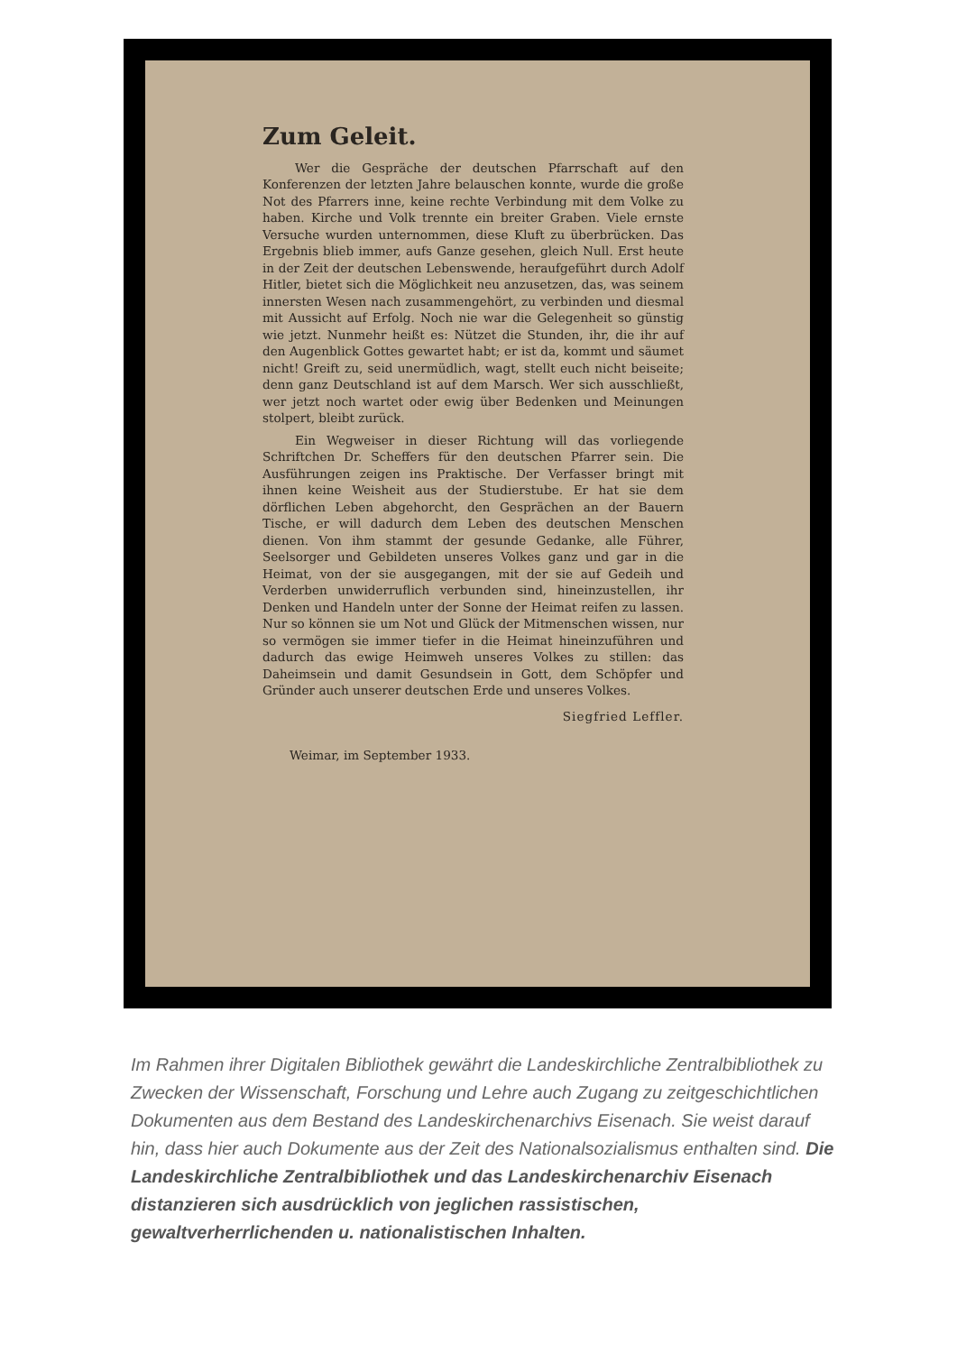Zum Geleit.
Wer die Gespräche der deutschen Pfarrschaft auf den Konferenzen der letzten Jahre belauschen konnte, wurde die große Not des Pfarrers inne, keine rechte Verbindung mit dem Volke zu haben. Kirche und Volk trennte ein breiter Graben. Viele ernste Versuche wurden unternommen, diese Kluft zu überbrücken. Das Ergebnis blieb immer, aufs Ganze gesehen, gleich Null. Erst heute in der Zeit der deutschen Lebenswende, heraufgeführt durch Adolf Hitler, bietet sich die Möglichkeit neu anzusetzen, das, was seinem innersten Wesen nach zusammengehört, zu verbinden und diesmal mit Aussicht auf Erfolg. Noch nie war die Gelegenheit so günstig wie jetzt. Nunmehr heißt es: Nützet die Stunden, ihr, die ihr auf den Augenblick Gottes gewartet habt; er ist da, kommt und säumet nicht! Greift zu, seid unermüdlich, wagt, stellt euch nicht beiseite; denn ganz Deutschland ist auf dem Marsch. Wer sich ausschließt, wer jetzt noch wartet oder ewig über Bedenken und Meinungen stolpert, bleibt zurück.
Ein Wegweiser in dieser Richtung will das vorliegende Schriftchen Dr. Scheffers für den deutschen Pfarrer sein. Die Ausführungen zeigen ins Praktische. Der Verfasser bringt mit ihnen keine Weisheit aus der Studierstube. Er hat sie dem dörflichen Leben abgehorcht, den Gesprächen an der Bauern Tische, er will dadurch dem Leben des deutschen Menschen dienen. Von ihm stammt der gesunde Gedanke, alle Führer, Seelsorger und Gebildeten unseres Volkes ganz und gar in die Heimat, von der sie ausgegangen, mit der sie auf Gedeih und Verderben unwiderruflich verbunden sind, hineinzustellen, ihr Denken und Handeln unter der Sonne der Heimat reifen zu lassen. Nur so können sie um Not und Glück der Mitmenschen wissen, nur so vermögen sie immer tiefer in die Heimat hineinzuführen und dadurch das ewige Heimweh unseres Volkes zu stillen: das Daheimsein und damit Gesundsein in Gott, dem Schöpfer und Gründer auch unserer deutschen Erde und unseres Volkes.
Siegfried Leffler.
Weimar, im September 1933.
Im Rahmen ihrer Digitalen Bibliothek gewährt die Landeskirchliche Zentralbibliothek zu Zwecken der Wissenschaft, Forschung und Lehre auch Zugang zu zeitgeschichtlichen Dokumenten aus dem Bestand des Landeskirchenarchivs Eisenach. Sie weist darauf hin, dass hier auch Dokumente aus der Zeit des Nationalsozialismus enthalten sind. Die Landeskirchliche Zentralbibliothek und das Landeskirchenarchiv Eisenach distanzieren sich ausdrücklich von jeglichen rassistischen, gewaltverherrlichenden u. nationalistischen Inhalten.